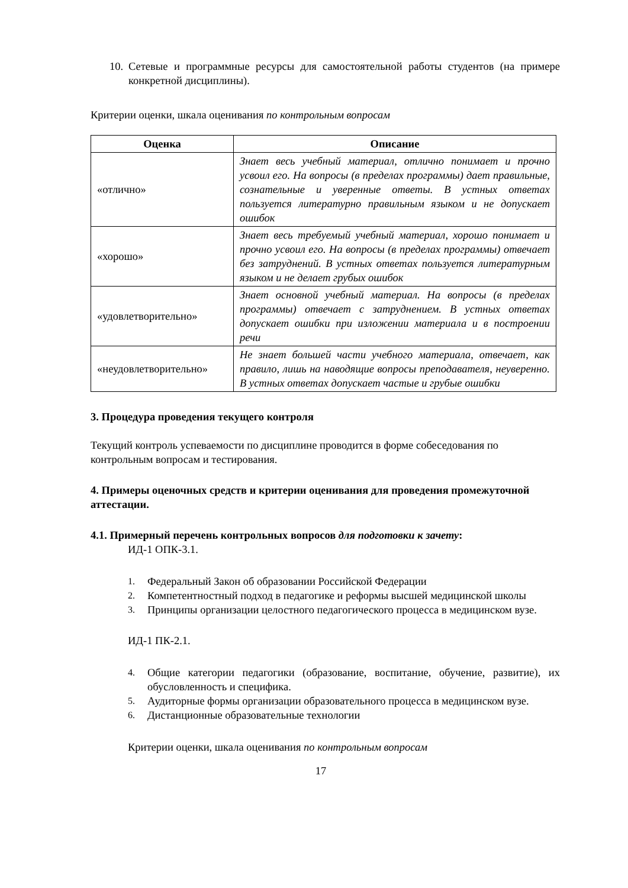10.
Сетевые и программные ресурсы для самостоятельной работы студентов (на примере конкретной дисциплины).
Критерии оценки, шкала оценивания по контрольным вопросам
| Оценка | Описание |
| --- | --- |
| «отлично» | Знает весь учебный материал, отлично понимает и прочно усвоил его. На вопросы (в пределах программы) дает правильные, сознательные и уверенные ответы. В устных ответах пользуется литературно правильным языком и не допускает ошибок |
| «хорошо» | Знает весь требуемый учебный материал, хорошо понимает и прочно усвоил его. На вопросы (в пределах программы) отвечает без затруднений. В устных ответах пользуется литературным языком и не делает грубых ошибок |
| «удовлетворительно» | Знает основной учебный материал. На вопросы (в пределах программы) отвечает с затруднением. В устных ответах допускает ошибки при изложении материала и в построении речи |
| «неудовлетворительно» | Не знает большей части учебного материала, отвечает, как правило, лишь на наводящие вопросы преподавателя, неуверенно. В устных ответах допускает частые и грубые ошибки |
3. Процедура проведения текущего контроля
Текущий контроль успеваемости по дисциплине проводится в форме собеседования по контрольным вопросам и тестирования.
4. Примеры оценочных средств и критерии оценивания для проведения промежуточной аттестации.
4.1. Примерный перечень контрольных вопросов для подготовки к зачету:
ИД-1 ОПК-3.1.
1. Федеральный Закон об образовании Российской Федерации
2. Компетентностный подход в педагогике и реформы высшей медицинской школы
3. Принципы организации целостного педагогического процесса в медицинском вузе.
ИД-1 ПК-2.1.
4. Общие категории педагогики (образование, воспитание, обучение, развитие), их обусловленность и специфика.
5. Аудиторные формы организации образовательного процесса в медицинском вузе.
6. Дистанционные образовательные технологии
Критерии оценки, шкала оценивания по контрольным вопросам
17